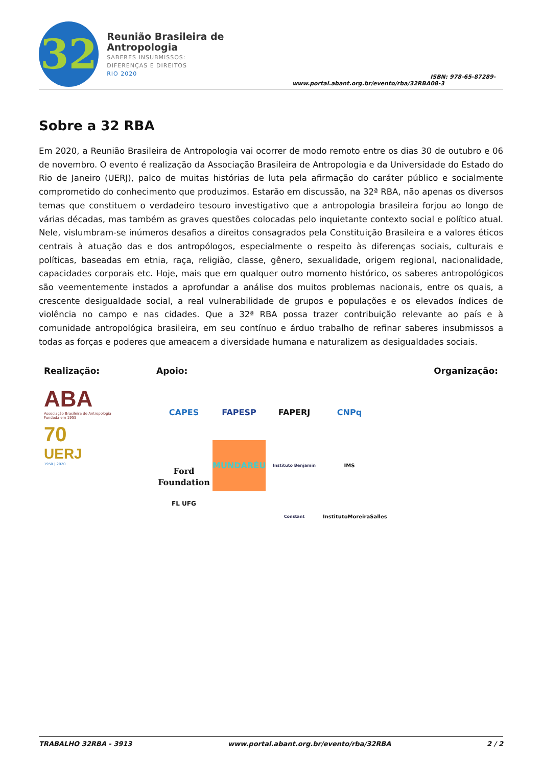32
Reunião Brasileira de Antropologia
SABERES INSUBMISSOS:
DIFERENÇAS E DIREITOS
RIO 2020
www.portal.abant.org.br/evento/rba/32RBA
ISBN: 978-65-87289-08-3
Sobre a 32 RBA
Em 2020, a Reunião Brasileira de Antropologia vai ocorrer de modo remoto entre os dias 30 de outubro e 06 de novembro. O evento é realização da Associação Brasileira de Antropologia e da Universidade do Estado do Rio de Janeiro (UERJ), palco de muitas histórias de luta pela afirmação do caráter público e socialmente comprometido do conhecimento que produzimos. Estarão em discussão, na 32ª RBA, não apenas os diversos temas que constituem o verdadeiro tesouro investigativo que a antropologia brasileira forjou ao longo de várias décadas, mas também as graves questões colocadas pelo inquietante contexto social e político atual. Nele, vislumbram-se inúmeros desafios a direitos consagrados pela Constituição Brasileira e a valores éticos centrais à atuação das e dos antropólogos, especialmente o respeito às diferenças sociais, culturais e políticas, baseadas em etnia, raça, religião, classe, gênero, sexualidade, origem regional, nacionalidade, capacidades corporais etc. Hoje, mais que em qualquer outro momento histórico, os saberes antropológicos são veementemente instados a aprofundar a análise dos muitos problemas nacionais, entre os quais, a crescente desigualdade social, a real vulnerabilidade de grupos e populações e os elevados índices de violência no campo e nas cidades. Que a 32ª RBA possa trazer contribuição relevante ao país e à comunidade antropológica brasileira, em seu contínuo e árduo trabalho de refinar saberes insubmissos a todas as forças e poderes que ameacem a diversidade humana e naturalizem as desigualdades sociais.
Realização:
ABA
Associação Brasileira de Antropologia
Fundada em 1955
70
UERJ
1950 | 2020
Apoio:
CAPES FAPESP FAPERJ CNPq
Ford Foundation MUNDARÉU Instituto Benjamin Constant IMS InstitutoMoreiraSalles
FL UFG
Organização:
TRABALHO 32RBA - 3913 www.portal.abant.org.br/evento/rba/32RBA 2 / 2